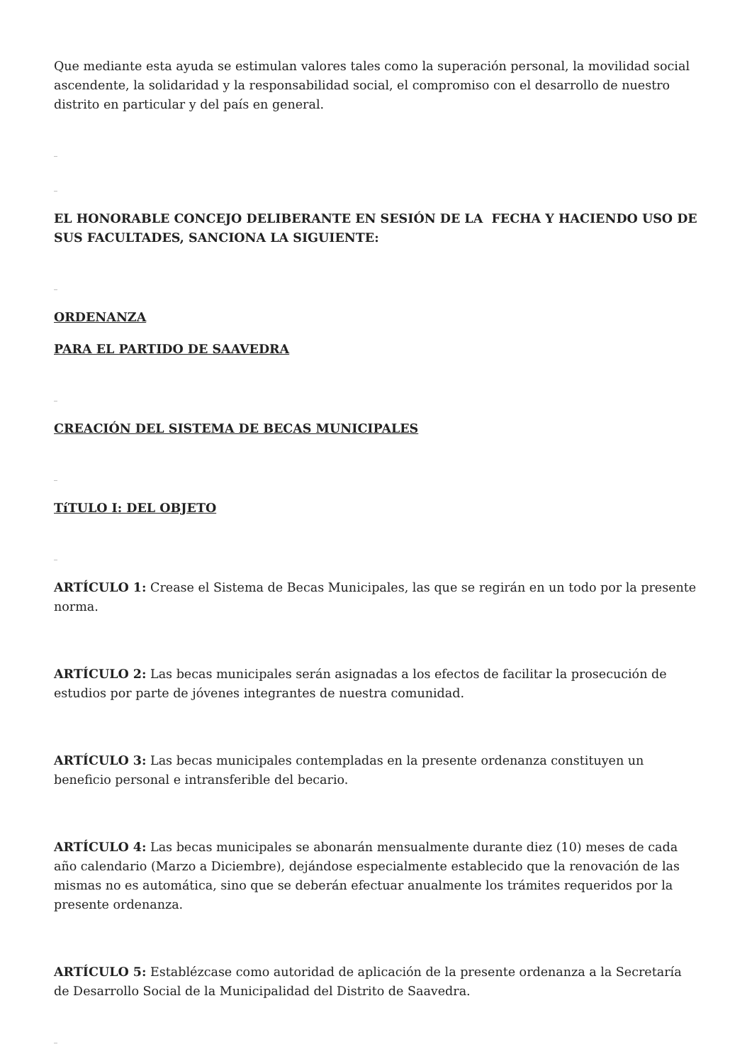Que mediante esta ayuda se estimulan valores tales como la superación personal, la movilidad social ascendente, la solidaridad y la responsabilidad social, el compromiso con el desarrollo de nuestro distrito en particular y del país en general.
_
_
EL HONORABLE CONCEJO DELIBERANTE EN SESIÓN DE LA FECHA Y HACIENDO USO DE SUS FACULTADES, SANCIONA LA SIGUIENTE:
_
ORDENANZA
PARA EL PARTIDO DE SAAVEDRA
_
CREACIÓN DEL SISTEMA DE BECAS MUNICIPALES
_
TíTULO I: DEL OBJETO
_
ARTÍCULO 1: Crease el Sistema de Becas Municipales, las que se regirán en un todo por la presente norma.
ARTÍCULO 2: Las becas municipales serán asignadas a los efectos de facilitar la prosecución de estudios por parte de jóvenes integrantes de nuestra comunidad.
ARTÍCULO 3: Las becas municipales contempladas en la presente ordenanza constituyen un beneficio personal e intransferible del becario.
ARTÍCULO 4: Las becas municipales se abonarán mensualmente durante diez (10) meses de cada año calendario (Marzo a Diciembre), dejándose especialmente establecido que la renovación de las mismas no es automática, sino que se deberán efectuar anualmente los trámites requeridos por la presente ordenanza.
ARTÍCULO 5: Establézcase como autoridad de aplicación de la presente ordenanza a la Secretaría de Desarrollo Social de la Municipalidad del Distrito de Saavedra.
_